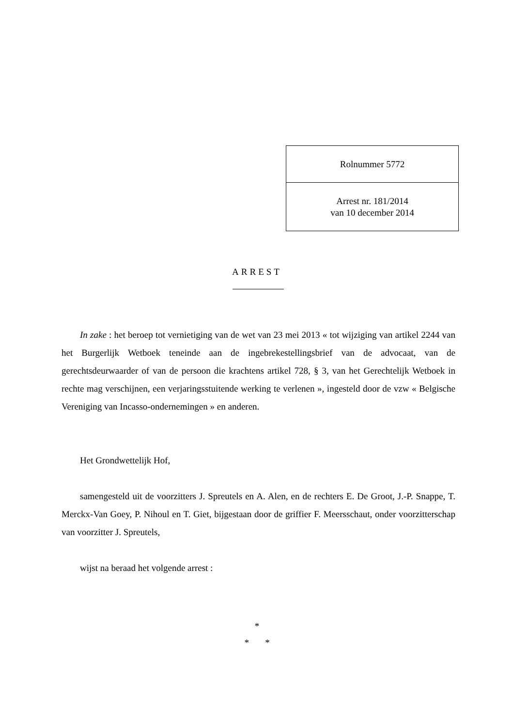Rolnummer 5772
Arrest nr. 181/2014
van 10 december 2014
ARREST
In zake : het beroep tot vernietiging van de wet van 23 mei 2013 « tot wijziging van artikel 2244 van het Burgerlijk Wetboek teneinde aan de ingebrekestellingsbrief van de advocaat, van de gerechtsdeurwaarder of van de persoon die krachtens artikel 728, § 3, van het Gerechtelijk Wetboek in rechte mag verschijnen, een verjaringsstuitende werking te verlenen », ingesteld door de vzw « Belgische Vereniging van Incasso-ondernemingen » en anderen.
Het Grondwettelijk Hof,
samengesteld uit de voorzitters J. Spreutels en A. Alen, en de rechters E. De Groot, J.-P. Snappe, T. Merckx-Van Goey, P. Nihoul en T. Giet, bijgestaan door de griffier F. Meersschaut, onder voorzitterschap van voorzitter J. Spreutels,
wijst na beraad het volgende arrest :
*
* *